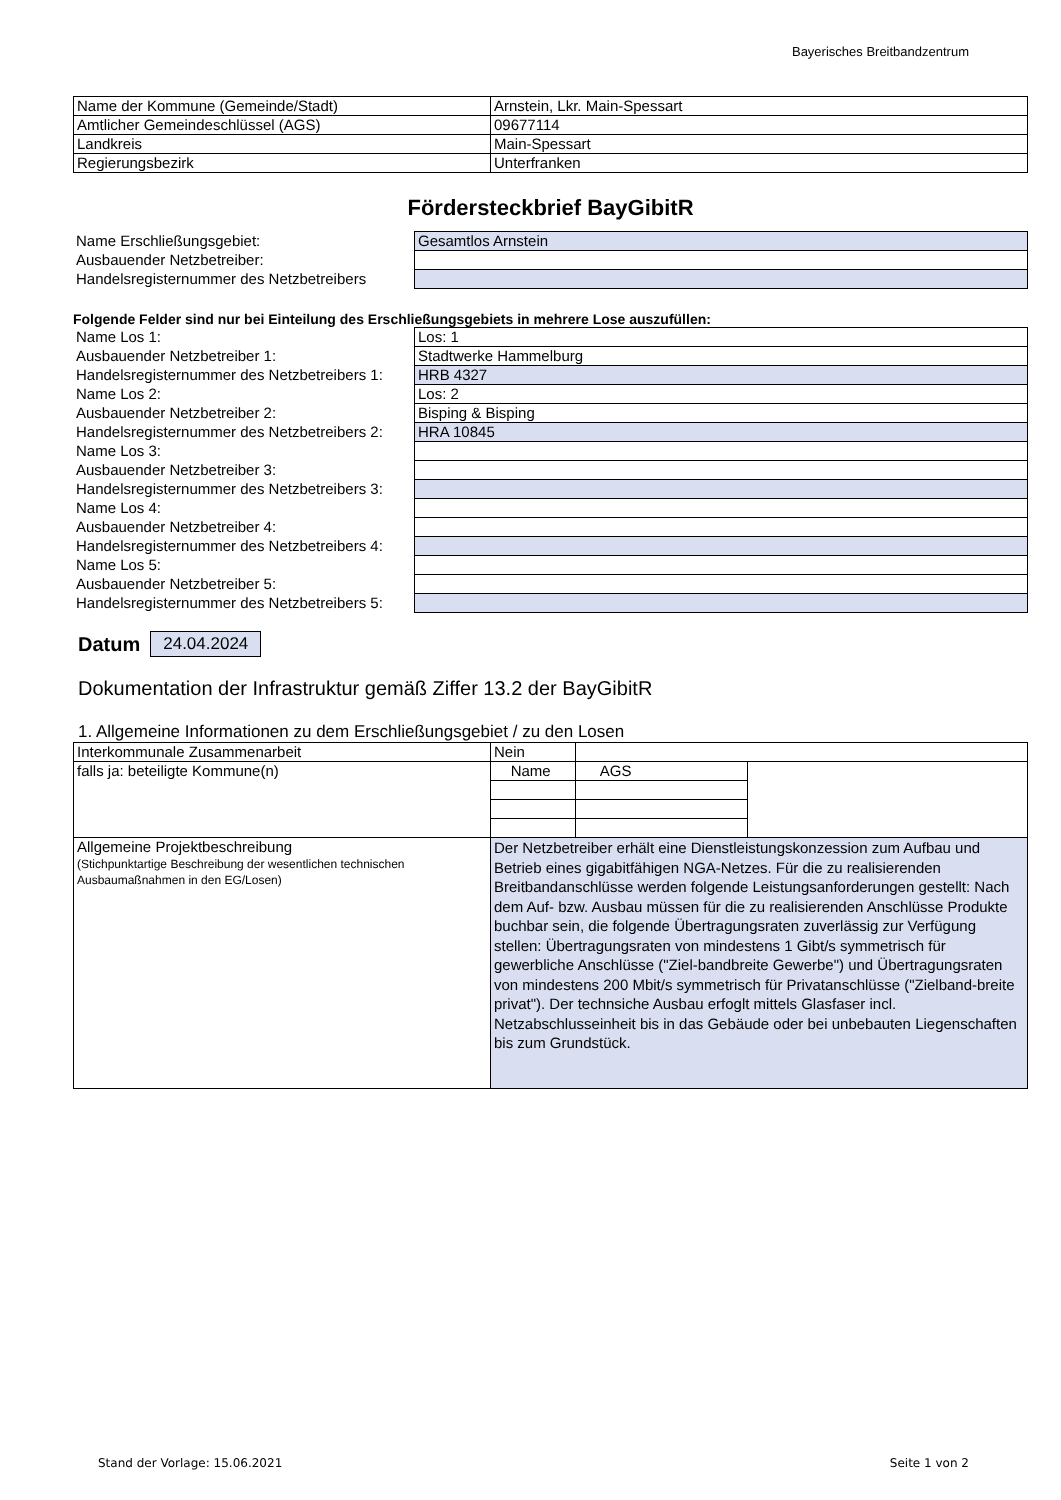Bayerisches Breitbandzentrum
| Name der Kommune (Gemeinde/Stadt) | Arnstein, Lkr. Main-Spessart |
| Amtlicher Gemeindeschlüssel (AGS) | 09677114 |
| Landkreis | Main-Spessart |
| Regierungsbezirk | Unterfranken |
Fördersteckbrief BayGibitR
| Name Erschließungsgebiet: | Gesamtlos Arnstein |
| Ausbauender Netzbetreiber: | |
| Handelsregisternummer des Netzbetreibers | |
Folgende Felder sind nur bei Einteilung des Erschließungsgebiets in mehrere Lose auszufüllen:
| Name Los 1: | Los: 1 |
| Ausbauender Netzbetreiber 1: | Stadtwerke Hammelburg |
| Handelsregisternummer des Netzbetreibers 1: | HRB 4327 |
| Name Los 2: | Los: 2 |
| Ausbauender Netzbetreiber 2: | Bisping & Bisping |
| Handelsregisternummer des Netzbetreibers 2: | HRA 10845 |
| Name Los 3: | |
| Ausbauender Netzbetreiber 3: | |
| Handelsregisternummer des Netzbetreibers 3: | |
| Name Los 4: | |
| Ausbauender Netzbetreiber 4: | |
| Handelsregisternummer des Netzbetreibers 4: | |
| Name Los 5: | |
| Ausbauender Netzbetreiber 5: | |
| Handelsregisternummer des Netzbetreibers 5: | |
Datum 24.04.2024
Dokumentation der Infrastruktur gemäß Ziffer 13.2 der BayGibitR
1. Allgemeine Informationen zu dem Erschließungsgebiet / zu den Losen
| Interkommunale Zusammenarbeit | Nein | | | |
| falls ja: beteiligte Kommune(n) | Name | | AGS | |
| Allgemeine Projektbeschreibung (Stichpunktartige Beschreibung der wesentlichen technischen Ausbaumaßnahmen in den EG/Losen) | Der Netzbetreiber erhält eine Dienstleistungskonzession zum Aufbau und Betrieb eines gigabitfähigen NGA-Netzes. Für die zu realisierenden Breitbandanschlüsse werden folgende Leistungsanforderungen gestellt: Nach dem Auf- bzw. Ausbau müssen für die zu realisierenden Anschlüsse Produkte buchbar sein, die folgende Übertragungsraten zuverlässig zur Verfügung stellen: Übertragungsraten von mindestens 1 Gibt/s symmetrisch für gewerbliche Anschlüsse ("Ziel-bandbreite Gewerbe") und Übertragungsraten von mindestens 200 Mbit/s symmetrisch für Privatanschlüsse ("Zielband-breite privat"). Der technsiche Ausbau erfoglt mittels Glasfaser incl. Netzabschlusseinheit bis in das Gebäude oder bei unbebauten Liegenschaften bis zum Grundstück. | | | |
Stand der Vorlage: 15.06.2021 Seite 1 von 2